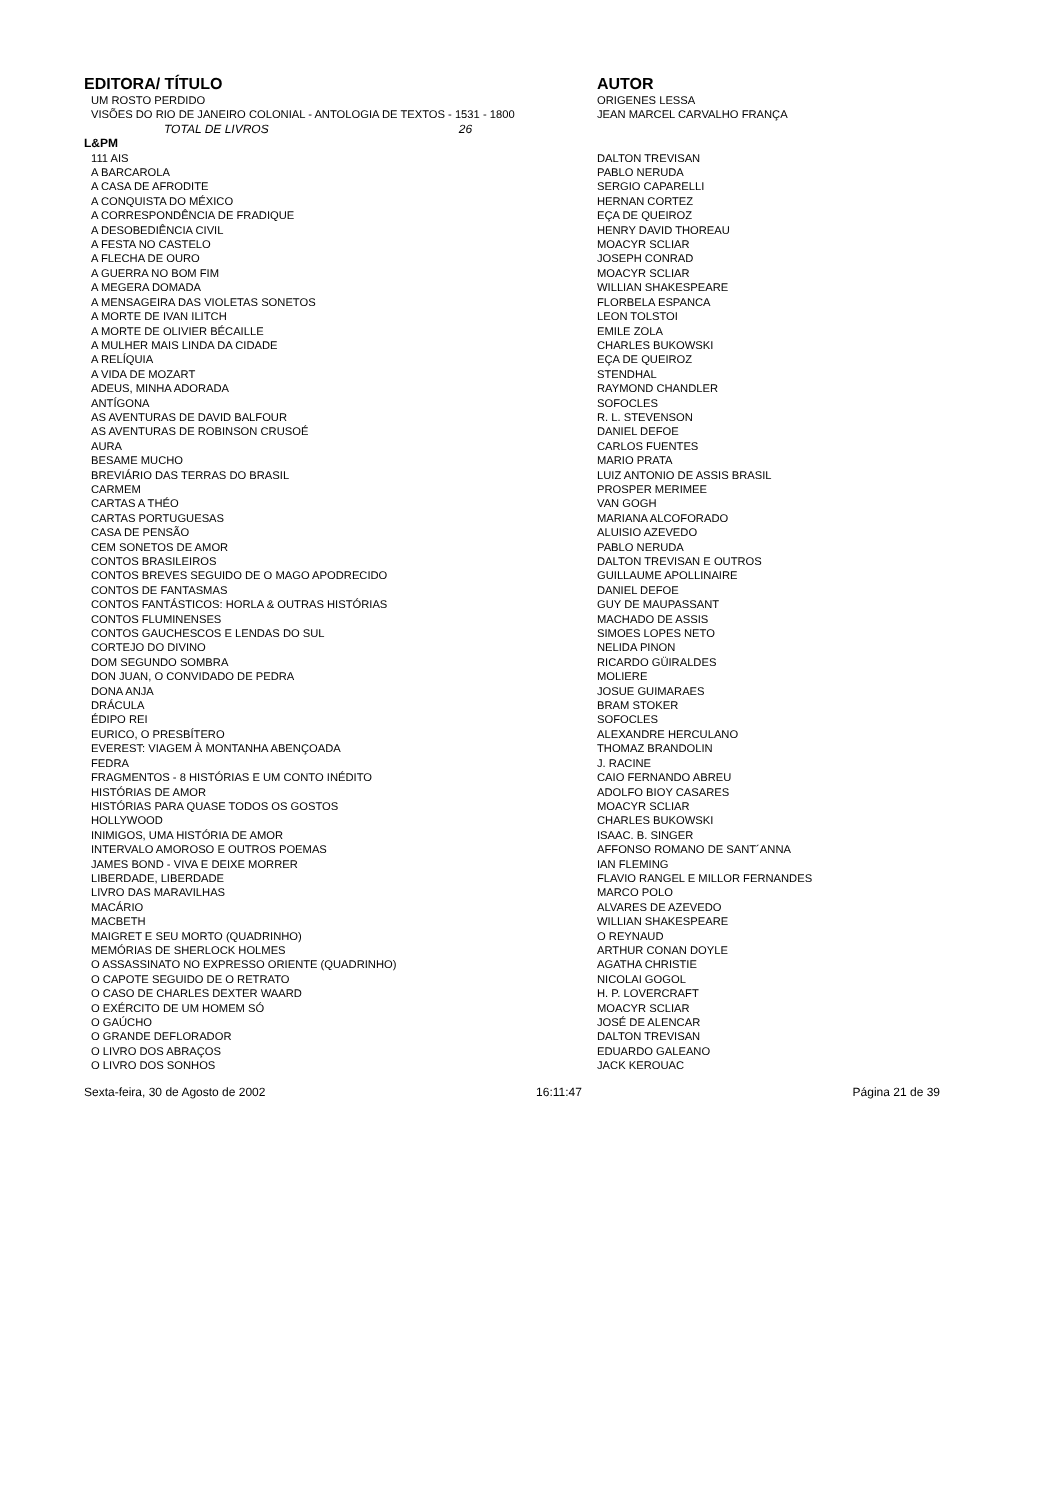| EDITORA/ TÍTULO | AUTOR |
| --- | --- |
| UM ROSTO PERDIDO | ORIGENES LESSA |
| VISÕES DO RIO DE JANEIRO COLONIAL - ANTOLOGIA DE TEXTOS - 1531 - 1800 | JEAN MARCEL CARVALHO FRANÇA |
| TOTAL DE LIVROS 26 | |
| L&PM | |
| 111 AIS | DALTON TREVISAN |
| A BARCAROLA | PABLO NERUDA |
| A CASA DE AFRODITE | SERGIO CAPARELLI |
| A CONQUISTA DO MÉXICO | HERNAN CORTEZ |
| A CORRESPONDÊNCIA DE FRADIQUE | EÇA DE QUEIROZ |
| A DESOBEDIÊNCIA CIVIL | HENRY DAVID THOREAU |
| A FESTA NO CASTELO | MOACYR SCLIAR |
| A FLECHA DE OURO | JOSEPH CONRAD |
| A GUERRA NO BOM FIM | MOACYR SCLIAR |
| A MEGERA DOMADA | WILLIAN SHAKESPEARE |
| A MENSAGEIRA DAS VIOLETAS SONETOS | FLORBELA ESPANCA |
| A MORTE DE IVAN ILITCH | LEON TOLSTOI |
| A MORTE DE OLIVIER BÉCAILLE | EMILE ZOLA |
| A MULHER MAIS LINDA DA CIDADE | CHARLES BUKOWSKI |
| A RELÍQUIA | EÇA DE QUEIROZ |
| A VIDA DE MOZART | STENDHAL |
| ADEUS, MINHA ADORADA | RAYMOND CHANDLER |
| ANTÍGONA | SOFOCLES |
| AS AVENTURAS DE DAVID BALFOUR | R. L. STEVENSON |
| AS AVENTURAS DE ROBINSON CRUSOÉ | DANIEL DEFOE |
| AURA | CARLOS FUENTES |
| BESAME MUCHO | MARIO PRATA |
| BREVIÁRIO DAS TERRAS DO BRASIL | LUIZ ANTONIO DE ASSIS BRASIL |
| CARMEM | PROSPER MERIMEE |
| CARTAS A THÉO | VAN GOGH |
| CARTAS PORTUGUESAS | MARIANA ALCOFORADO |
| CASA DE PENSÃO | ALUISIO AZEVEDO |
| CEM SONETOS DE AMOR | PABLO NERUDA |
| CONTOS BRASILEIROS | DALTON TREVISAN E OUTROS |
| CONTOS BREVES SEGUIDO DE O MAGO APODRECIDO | GUILLAUME APOLLINAIRE |
| CONTOS DE FANTASMAS | DANIEL DEFOE |
| CONTOS FANTÁSTICOS: HORLA & OUTRAS HISTÓRIAS | GUY DE MAUPASSANT |
| CONTOS FLUMINENSES | MACHADO DE ASSIS |
| CONTOS GAUCHESCOS E LENDAS DO SUL | SIMOES LOPES NETO |
| CORTEJO DO DIVINO | NELIDA PINON |
| DOM SEGUNDO SOMBRA | RICARDO GÜIRALDES |
| DON JUAN, O CONVIDADO DE PEDRA | MOLIERE |
| DONA ANJA | JOSUE GUIMARAES |
| DRÁCULA | BRAM STOKER |
| ÉDIPO REI | SOFOCLES |
| EURICO, O PRESBÍTERO | ALEXANDRE HERCULANO |
| EVEREST: VIAGEM À MONTANHA ABENÇOADA | THOMAZ BRANDOLIN |
| FEDRA | J. RACINE |
| FRAGMENTOS - 8 HISTÓRIAS E UM CONTO INÉDITO | CAIO FERNANDO ABREU |
| HISTÓRIAS DE AMOR | ADOLFO BIOY CASARES |
| HISTÓRIAS PARA QUASE TODOS OS GOSTOS | MOACYR SCLIAR |
| HOLLYWOOD | CHARLES BUKOWSKI |
| INIMIGOS, UMA HISTÓRIA DE AMOR | ISAAC. B. SINGER |
| INTERVALO AMOROSO E OUTROS POEMAS | AFFONSO ROMANO DE SANT´ANNA |
| JAMES BOND - VIVA E DEIXE MORRER | IAN FLEMING |
| LIBERDADE, LIBERDADE | FLAVIO RANGEL E MILLOR FERNANDES |
| LIVRO DAS MARAVILHAS | MARCO POLO |
| MACÁRIO | ALVARES DE AZEVEDO |
| MACBETH | WILLIAN SHAKESPEARE |
| MAIGRET E SEU MORTO (QUADRINHO) | O REYNAUD |
| MEMÓRIAS DE SHERLOCK HOLMES | ARTHUR CONAN DOYLE |
| O ASSASSINATO NO EXPRESSO ORIENTE (QUADRINHO) | AGATHA CHRISTIE |
| O CAPOTE SEGUIDO DE O RETRATO | NICOLAI GOGOL |
| O CASO DE CHARLES DEXTER WAARD | H. P. LOVERCRAFT |
| O EXÉRCITO DE UM HOMEM SÓ | MOACYR SCLIAR |
| O GAÚCHO | JOSÉ DE ALENCAR |
| O GRANDE DEFLORADOR | DALTON TREVISAN |
| O LIVRO DOS ABRAÇOS | EDUARDO GALEANO |
| O LIVRO DOS SONHOS | JACK KEROUAC |
Sexta-feira, 30 de Agosto de 2002 16:11:47 Página 21 de 39